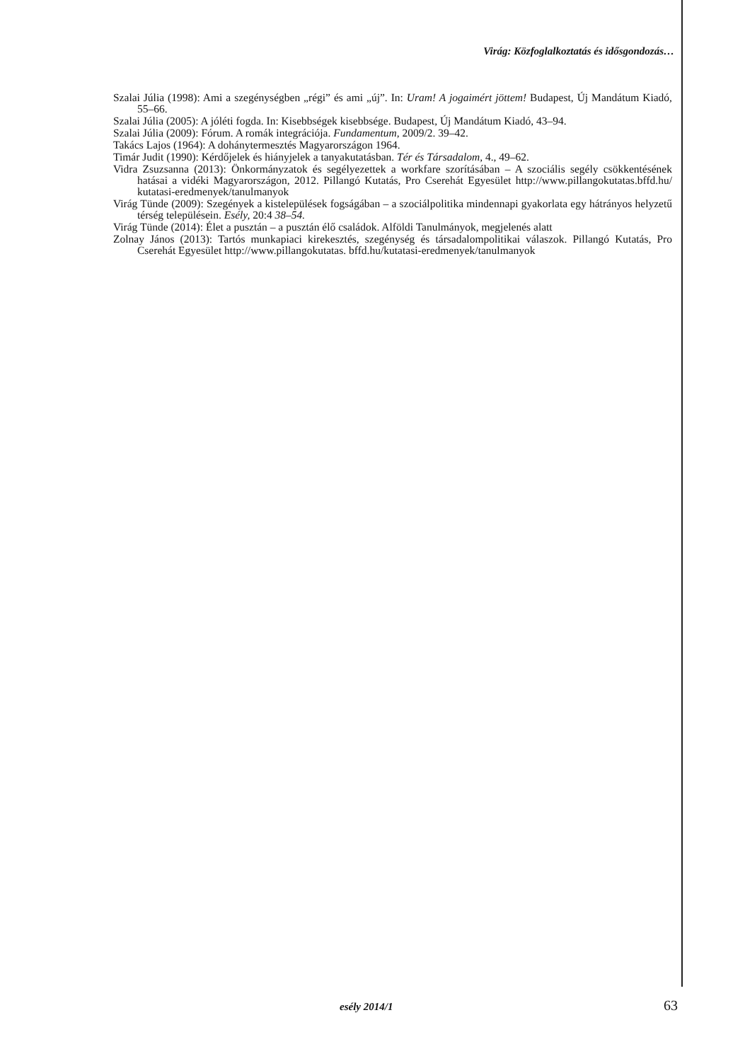Virág: Közfoglalkoztatás és idősgondozás…
Szalai Júlia (1998): Ami a szegénységben „régi” és ami „új”. In: Uram! A jogaimért jöttem! Budapest, Új Mandátum Kiadó, 55–66.
Szalai Júlia (2005): A jóléti fogda. In: Kisebbségek kisebbsége. Budapest, Új Mandátum Kiadó, 43–94.
Szalai Júlia (2009): Fórum. A romák integrációja. Fundamentum, 2009/2. 39–42.
Takács Lajos (1964): A dohánytermesztés Magyarországon 1964.
Timár Judit (1990): Kérdőjelek és hiányjelek a tanyakutatásban. Tér és Társadalom, 4., 49–62.
Vidra Zsuzsanna (2013): Önkormányzatok és segélyezettek a workfare szorításában – A szociális segély csökkentésének hatásai a vidéki Magyarországon, 2012. Pillangó Kutatás, Pro Cserehát Egyesület http://www.pillangokutatas.bffd.hu/ kutatasi-eredmenyek/tanulmanyok
Virág Tünde (2009): Szegények a kistelepülések fogságában – a szociálpolitika mindennapi gyakorlata egy hátrányos helyzetű térség településein. Esély, 20:4 38–54.
Virág Tünde (2014): Élet a pusztán – a pusztán élő családok. Alföldi Tanulmányok, megjelenés alatt
Zolnay János (2013): Tartós munkapiaci kirekesztés, szegénység és társadalompolitikai válaszok. Pillangó Kutatás, Pro Cserehát Egyesület http://www.pillangokutatas. bffd.hu/kutatasi-eredmenyek/tanulmanyok
esély 2014/1 63